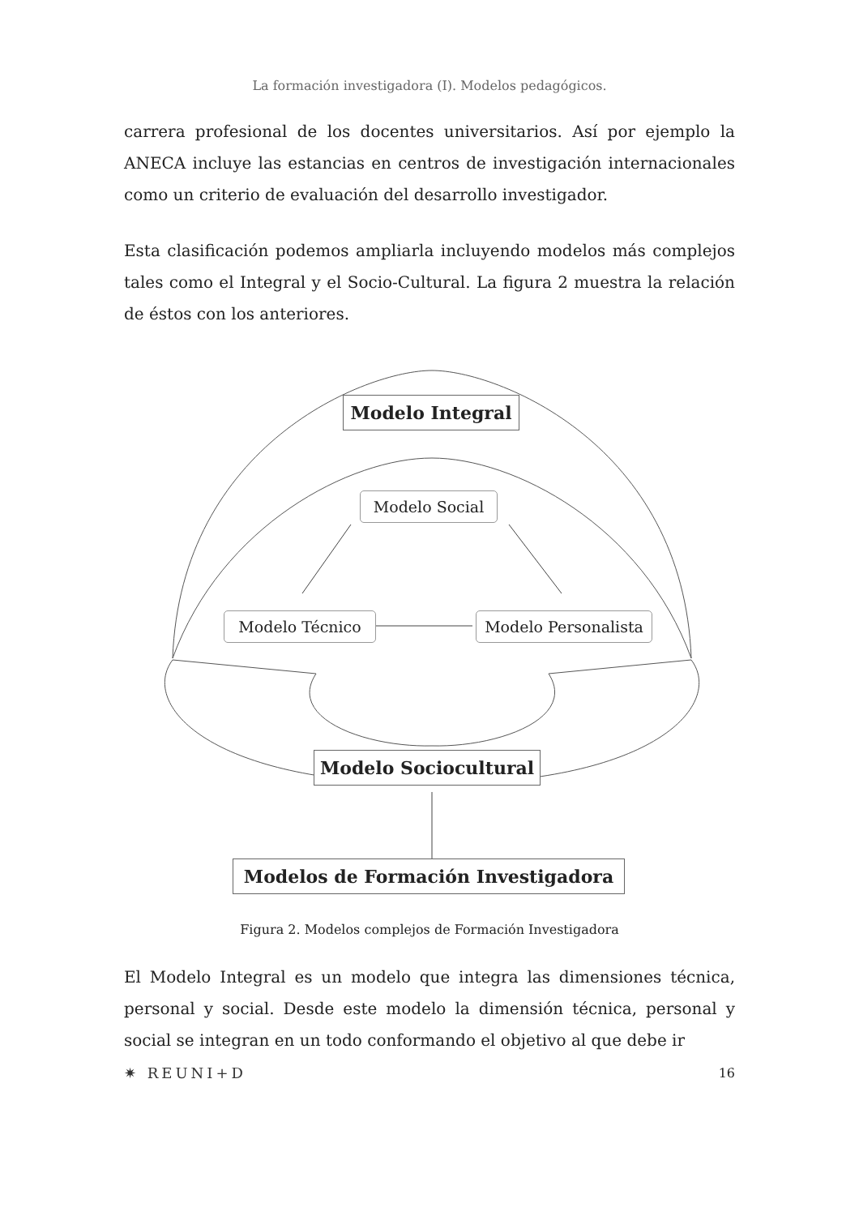La formación investigadora (I). Modelos pedagógicos.
carrera profesional de los docentes universitarios. Así por ejemplo la ANECA incluye las estancias en centros de investigación internacionales como un criterio de evaluación del desarrollo investigador.
Esta clasificación podemos ampliarla incluyendo modelos más complejos tales como el Integral y el Socio-Cultural. La figura 2 muestra la relación de éstos con los anteriores.
Modelo Integral
Modelo Social
Modelo Técnico
Modelo Personalista
Modelo Sociocultural
Modelos de Formación Investigadora
Figura 2. Modelos complejos de Formación Investigadora
El Modelo Integral es un modelo que integra las dimensiones técnica, personal y social. Desde este modelo la dimensión técnica, personal y social se integran en un todo conformando el objetivo al que debe ir
✷ REUNI+D 16